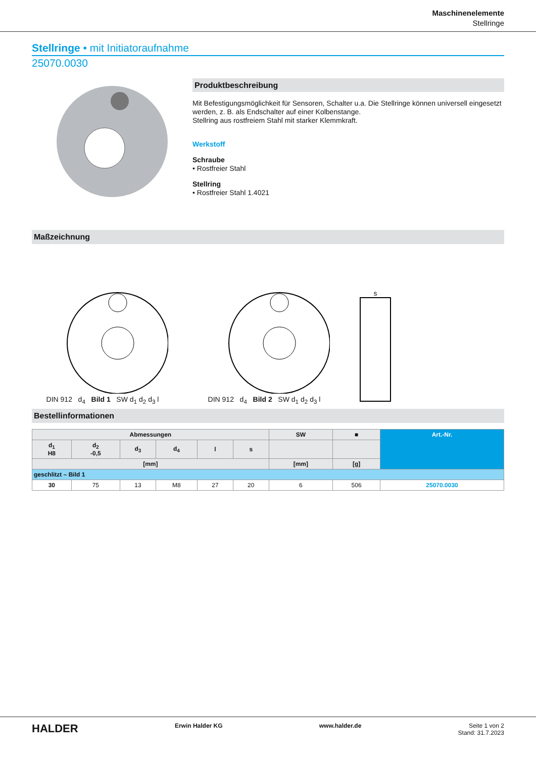Maschinenelemente
Stellringe
Stellringe • mit Initiatoraufnahme
25070.0030
Produktbeschreibung
Mit Befestigungsmöglichkeit für Sensoren, Schalter u.a. Die Stellringe können universell eingesetzt werden, z. B. als Endschalter auf einer Kolbenstange.
Stellring aus rostfreiem Stahl mit starker Klemmkraft.
Werkstoff
Schraube
• Rostfreier Stahl
Stellring
• Rostfreier Stahl 1.4021
Maßzeichnung
DIN 912 d<sub>4</sub> Bild 1 SW d<sub>1</sub> d<sub>2</sub> d<sub>3</sub> l
DIN 912 d<sub>4</sub> Bild 2 SW d<sub>1</sub> d<sub>2</sub> d<sub>3</sub> l
s
Bestellinformationen
| Abmessungen | | | | | | SW | ■ | Art.-Nr. |
| --- | --- | --- | --- | --- | --- | --- | --- | --- |
| d<sub>1</sub> H8 | d<sub>2</sub> -0,5 | d<sub>3</sub> | d<sub>4</sub> | l | s | | | |
| [mm] | | | | | | [mm] | [g] | |
| geschlitzt – Bild 1 | | | | | | | | |
| 30 | 75 | 13 | M8 | 27 | 20 | 6 | 506 | 25070.0030 |
HALDER
Erwin Halder KG www.halder.de Seite 1 von 2
Stand: 31.7.2023